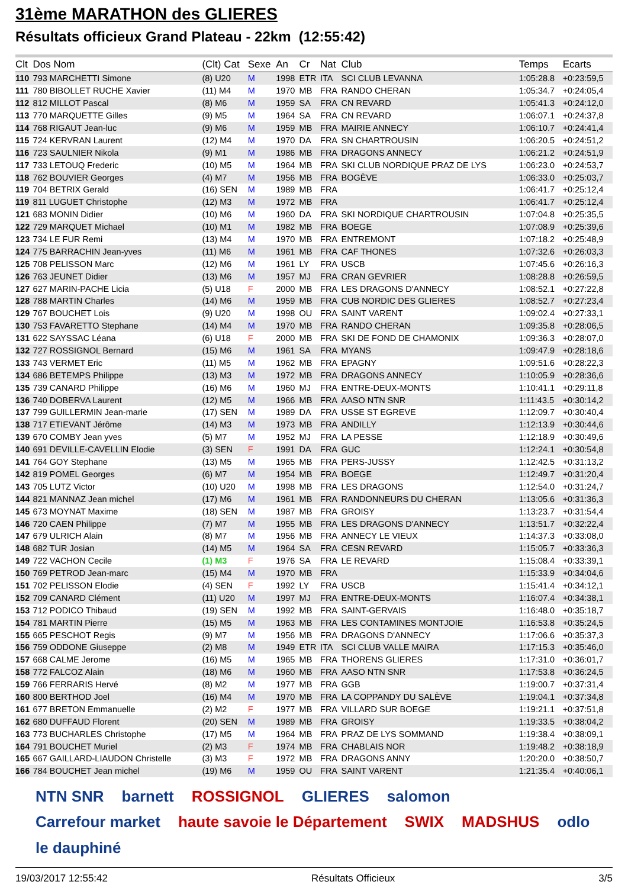31ème MARATHON des GLIERES
Résultats officieux Grand Plateau - 22km (12:55:42)
| Clt | Dos Nom | (Clt) Cat | Sexe | An | Cr | Nat | Club | Temps | Ecarts |
| --- | --- | --- | --- | --- | --- | --- | --- | --- | --- |
| 110 | 793 MARCHETTI Simone | (8) U20 | M | 1998 | ETR | ITA | SCI CLUB LEVANNA | 1:05:28.8 | +0:23:59,5 |
| 111 | 780 BIBOLLET RUCHE Xavier | (11) M4 | M | 1970 | MB | FRA | RANDO CHERAN | 1:05:34.7 | +0:24:05,4 |
| 112 | 812 MILLOT Pascal | (8) M6 | M | 1959 | SA | FRA | CN REVARD | 1:05:41.3 | +0:24:12,0 |
| 113 | 770 MARQUETTE Gilles | (9) M5 | M | 1964 | SA | FRA | CN REVARD | 1:06:07.1 | +0:24:37,8 |
| 114 | 768 RIGAUT Jean-luc | (9) M6 | M | 1959 | MB | FRA | MAIRIE ANNECY | 1:06:10.7 | +0:24:41,4 |
| 115 | 724 KERVRAN Laurent | (12) M4 | M | 1970 | DA | FRA | SN CHARTROUSIN | 1:06:20.5 | +0:24:51,2 |
| 116 | 723 SAULNIER Nikola | (9) M1 | M | 1986 | MB | FRA | DRAGONS ANNECY | 1:06:21.2 | +0:24:51,9 |
| 117 | 733 LETOUQ Frederic | (10) M5 | M | 1964 | MB | FRA | SKI CLUB NORDIQUE PRAZ DE LYS | 1:06:23.0 | +0:24:53,7 |
| 118 | 762 BOUVIER Georges | (4) M7 | M | 1956 | MB | FRA | BOGÈVE | 1:06:33.0 | +0:25:03,7 |
| 119 | 704 BETRIX Gerald | (16) SEN | M | 1989 | MB | FRA | | 1:06:41.7 | +0:25:12,4 |
| 119 | 811 LUGUET Christophe | (12) M3 | M | 1972 | MB | FRA | | 1:06:41.7 | +0:25:12,4 |
| 121 | 683 MONIN Didier | (10) M6 | M | 1960 | DA | FRA | SKI NORDIQUE CHARTROUSIN | 1:07:04.8 | +0:25:35,5 |
| 122 | 729 MARQUET Michael | (10) M1 | M | 1982 | MB | FRA | BOEGE | 1:07:08.9 | +0:25:39,6 |
| 123 | 734 LE FUR Remi | (13) M4 | M | 1970 | MB | FRA | ENTREMONT | 1:07:18.2 | +0:25:48,9 |
| 124 | 775 BARRACHIN Jean-yves | (11) M6 | M | 1961 | MB | FRA | CAF THONES | 1:07:32.6 | +0:26:03,3 |
| 125 | 708 PELISSON Marc | (12) M6 | M | 1961 | LY | FRA | USCB | 1:07:45.6 | +0:26:16,3 |
| 126 | 763 JEUNET Didier | (13) M6 | M | 1957 | MJ | FRA | CRAN GEVRIER | 1:08:28.8 | +0:26:59,5 |
| 127 | 627 MARIN-PACHE Licia | (5) U18 | F | 2000 | MB | FRA | LES DRAGONS D'ANNECY | 1:08:52.1 | +0:27:22,8 |
| 128 | 788 MARTIN Charles | (14) M6 | M | 1959 | MB | FRA | CUB NORDIC DES GLIERES | 1:08:52.7 | +0:27:23,4 |
| 129 | 767 BOUCHET Lois | (9) U20 | M | 1998 | OU | FRA | SAINT VARENT | 1:09:02.4 | +0:27:33,1 |
| 130 | 753 FAVARETTO Stephane | (14) M4 | M | 1970 | MB | FRA | RANDO CHERAN | 1:09:35.8 | +0:28:06,5 |
| 131 | 622 SAYSSAC Léana | (6) U18 | F | 2000 | MB | FRA | SKI DE FOND DE CHAMONIX | 1:09:36.3 | +0:28:07,0 |
| 132 | 727 ROSSIGNOL Bernard | (15) M6 | M | 1961 | SA | FRA | MYANS | 1:09:47.9 | +0:28:18,6 |
| 133 | 743 VERMET Eric | (11) M5 | M | 1962 | MB | FRA | EPAGNY | 1:09:51.6 | +0:28:22,3 |
| 134 | 686 BETEMPS Philippe | (13) M3 | M | 1972 | MB | FRA | DRAGONS ANNECY | 1:10:05.9 | +0:28:36,6 |
| 135 | 739 CANARD Philippe | (16) M6 | M | 1960 | MJ | FRA | ENTRE-DEUX-MONTS | 1:10:41.1 | +0:29:11,8 |
| 136 | 740 DOBERVA Laurent | (12) M5 | M | 1966 | MB | FRA | AASO NTN SNR | 1:11:43.5 | +0:30:14,2 |
| 137 | 799 GUILLERMIN Jean-marie | (17) SEN | M | 1989 | DA | FRA | USSE ST EGREVE | 1:12:09.7 | +0:30:40,4 |
| 138 | 717 ETIEVANT Jérôme | (14) M3 | M | 1973 | MB | FRA | ANDILLY | 1:12:13.9 | +0:30:44,6 |
| 139 | 670 COMBY Jean yves | (5) M7 | M | 1952 | MJ | FRA | LA PESSE | 1:12:18.9 | +0:30:49,6 |
| 140 | 691 DEVILLE-CAVELLIN Elodie | (3) SEN | F | 1991 | DA | FRA | GUC | 1:12:24.1 | +0:30:54,8 |
| 141 | 764 GOY Stephane | (13) M5 | M | 1965 | MB | FRA | PERS-JUSSY | 1:12:42.5 | +0:31:13,2 |
| 142 | 819 POMEL Georges | (6) M7 | M | 1954 | MB | FRA | BOEGE | 1:12:49.7 | +0:31:20,4 |
| 143 | 705 LUTZ Victor | (10) U20 | M | 1998 | MB | FRA | LES DRAGONS | 1:12:54.0 | +0:31:24,7 |
| 144 | 821 MANNAZ Jean michel | (17) M6 | M | 1961 | MB | FRA | RANDONNEURS DU CHERAN | 1:13:05.6 | +0:31:36,3 |
| 145 | 673 MOYNAT Maxime | (18) SEN | M | 1987 | MB | FRA | GROISY | 1:13:23.7 | +0:31:54,4 |
| 146 | 720 CAEN Philippe | (7) M7 | M | 1955 | MB | FRA | LES DRAGONS D'ANNECY | 1:13:51.7 | +0:32:22,4 |
| 147 | 679 ULRICH Alain | (8) M7 | M | 1956 | MB | FRA | ANNECY LE VIEUX | 1:14:37.3 | +0:33:08,0 |
| 148 | 682 TUR Josian | (14) M5 | M | 1964 | SA | FRA | CESN REVARD | 1:15:05.7 | +0:33:36,3 |
| 149 | 722 VACHON Cecile | (1) M3 | F | 1976 | SA | FRA | LE REVARD | 1:15:08.4 | +0:33:39,1 |
| 150 | 769 PETROD Jean-marc | (15) M4 | M | 1970 | MB | FRA | | 1:15:33.9 | +0:34:04,6 |
| 151 | 702 PELISSON Elodie | (4) SEN | F | 1992 | LY | FRA | USCB | 1:15:41.4 | +0:34:12,1 |
| 152 | 709 CANARD Clément | (11) U20 | M | 1997 | MJ | FRA | ENTRE-DEUX-MONTS | 1:16:07.4 | +0:34:38,1 |
| 153 | 712 PODICO Thibaud | (19) SEN | M | 1992 | MB | FRA | SAINT-GERVAIS | 1:16:48.0 | +0:35:18,7 |
| 154 | 781 MARTIN Pierre | (15) M5 | M | 1963 | MB | FRA | LES CONTAMINES MONTJOIE | 1:16:53.8 | +0:35:24,5 |
| 155 | 665 PESCHOT Regis | (9) M7 | M | 1956 | MB | FRA | DRAGONS D'ANNECY | 1:17:06.6 | +0:35:37,3 |
| 156 | 759 ODDONE Giuseppe | (2) M8 | M | 1949 | ETR | ITA | SCI CLUB VALLE MAIRA | 1:17:15.3 | +0:35:46,0 |
| 157 | 668 CALME Jerome | (16) M5 | M | 1965 | MB | FRA | THORENS GLIERES | 1:17:31.0 | +0:36:01,7 |
| 158 | 772 FALCOZ Alain | (18) M6 | M | 1960 | MB | FRA | AASO NTN SNR | 1:17:53.8 | +0:36:24,5 |
| 159 | 766 FERRARIS Hervé | (8) M2 | M | 1977 | MB | FRA | GGB | 1:19:00.7 | +0:37:31,4 |
| 160 | 800 BERTHOD Joel | (16) M4 | M | 1970 | MB | FRA | LA COPPANDY DU SALÈVE | 1:19:04.1 | +0:37:34,8 |
| 161 | 677 BRETON Emmanuelle | (2) M2 | F | 1977 | MB | FRA | VILLARD SUR BOEGE | 1:19:21.1 | +0:37:51,8 |
| 162 | 680 DUFFAUD Florent | (20) SEN | M | 1989 | MB | FRA | GROISY | 1:19:33.5 | +0:38:04,2 |
| 163 | 773 BUCHARLES Christophe | (17) M5 | M | 1964 | MB | FRA | PRAZ DE LYS SOMMAND | 1:19:38.4 | +0:38:09,1 |
| 164 | 791 BOUCHET Muriel | (2) M3 | F | 1974 | MB | FRA | CHABLAIS NOR | 1:19:48.2 | +0:38:18,9 |
| 165 | 667 GAILLARD-LIAUDON Christelle | (3) M3 | F | 1972 | MB | FRA | DRAGONS ANNY | 1:20:20.0 | +0:38:50,7 |
| 166 | 784 BOUCHET Jean michel | (19) M6 | M | 1959 | OU | FRA | SAINT VARENT | 1:21:35.4 | +0:40:06,1 |
NTN SNR barnett ROSSIGNOL GLIERES salomon Carrefour market haute savoie le Département SWIX MADSHUS odlo le dauphiné
19/03/2017 12:55:42 Résultats Officieux 3/5